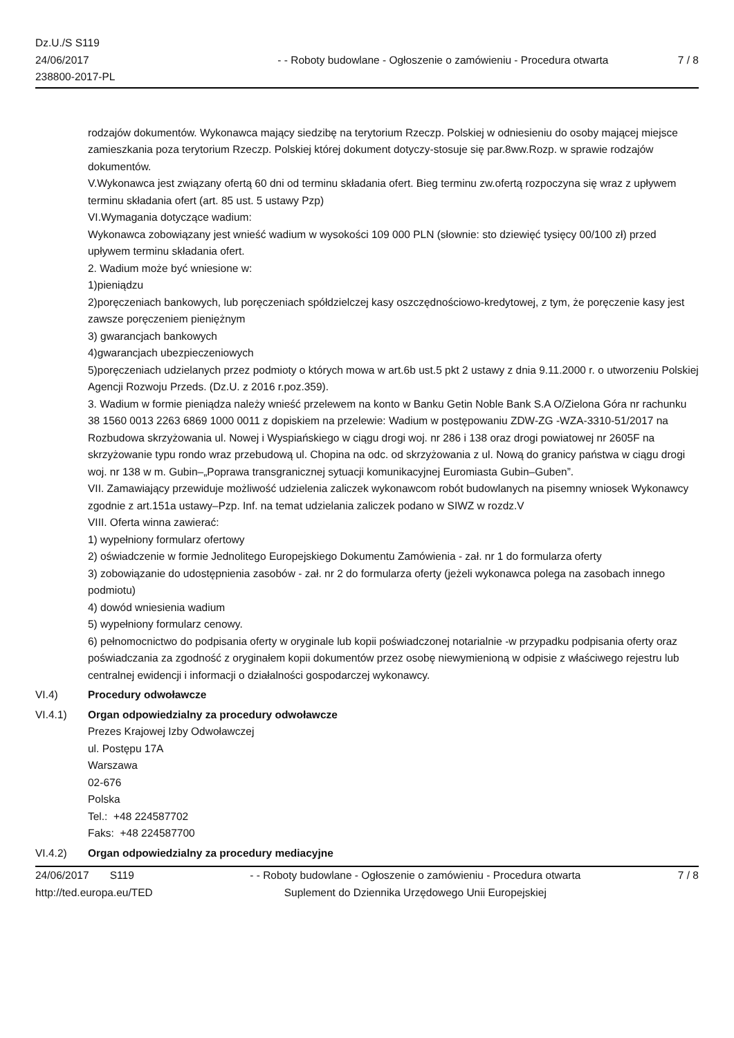Dz.U./S S119
24/06/2017
238800-2017-PL
- - Roboty budowlane - Ogłoszenie o zamówieniu - Procedura otwarta
7 / 8
rodzajów dokumentów. Wykonawca mający siedzibę na terytorium Rzeczp. Polskiej w odniesieniu do osoby mającej miejsce zamieszkania poza terytorium Rzeczp. Polskiej której dokument dotyczy-stosuje się par.8ww.Rozp. w sprawie rodzajów dokumentów.
V.Wykonawca jest związany ofertą 60 dni od terminu składania ofert. Bieg terminu zw.ofertą rozpoczyna się wraz z upływem terminu składania ofert (art. 85 ust. 5 ustawy Pzp)
VI.Wymagania dotyczące wadium:
Wykonawca zobowiązany jest wnieść wadium w wysokości 109 000 PLN (słownie: sto dziewięć tysięcy 00/100 zł) przed upływem terminu składania ofert.
2. Wadium może być wniesione w:
1)pieniądzu
2)poręczeniach bankowych, lub poręczeniach spółdzielczej kasy oszczędnościowo-kredytowej, z tym, że poręczenie kasy jest zawsze poręczeniem pieniężnym
3) gwarancjach bankowych
4)gwarancjach ubezpieczeniowych
5)poręczeniach udzielanych przez podmioty o których mowa w art.6b ust.5 pkt 2 ustawy z dnia 9.11.2000 r. o utworzeniu Polskiej Agencji Rozwoju Przeds. (Dz.U. z 2016 r.poz.359).
3. Wadium w formie pieniądza należy wnieść przelewem na konto w Banku Getin Noble Bank S.A O/Zielona Góra nr rachunku 38 1560 0013 2263 6869 1000 0011 z dopiskiem na przelewie: Wadium w postępowaniu ZDW-ZG -WZA-3310-51/2017 na Rozbudowa skrzyżowania ul. Nowej i Wyspiańskiego w ciągu drogi woj. nr 286 i 138 oraz drogi powiatowej nr 2605F na skrzyżowanie typu rondo wraz przebudową ul. Chopina na odc. od skrzyżowania z ul. Nową do granicy państwa w ciągu drogi woj. nr 138 w m. Gubin–„Poprawa transgranicznej sytuacji komunikacyjnej Euromiasta Gubin–Guben”.
VII. Zamawiający przewiduje możliwość udzielenia zaliczek wykonawcom robót budowlanych na pisemny wniosek Wykonawcy zgodnie z art.151a ustawy–Pzp. Inf. na temat udzielania zaliczek podano w SIWZ w rozdz.V
VIII. Oferta winna zawierać:
1) wypełniony formularz ofertowy
2) oświadczenie w formie Jednolitego Europejskiego Dokumentu Zamówienia - zał. nr 1 do formularza oferty
3) zobowiązanie do udostępnienia zasobów - zał. nr 2 do formularza oferty (jeżeli wykonawca polega na zasobach innego podmiotu)
4) dowód wniesienia wadium
5) wypełniony formularz cenowy.
6) pełnomocnictwo do podpisania oferty w oryginale lub kopii poświadczonej notarialnie -w przypadku podpisania oferty oraz poświadczania za zgodność z oryginałem kopii dokumentów przez osobę niewymienioną w odpisie z właściwego rejestru lub centralnej ewidencji i informacji o działalności gospodarczej wykonawcy.
VI.4) Procedury odwoławcze
VI.4.1) Organ odpowiedzialny za procedury odwoławcze
Prezes Krajowej Izby Odwoławczej
ul. Postępu 17A
Warszawa
02-676
Polska
Tel.: +48 224587702
Faks: +48 224587700
VI.4.2) Organ odpowiedzialny za procedury mediacyjne
24/06/2017 S119
http://ted.europa.eu/TED
- - Roboty budowlane - Ogłoszenie o zamówieniu - Procedura otwarta
Suplement do Dziennika Urzędowego Unii Europejskiej
7 / 8